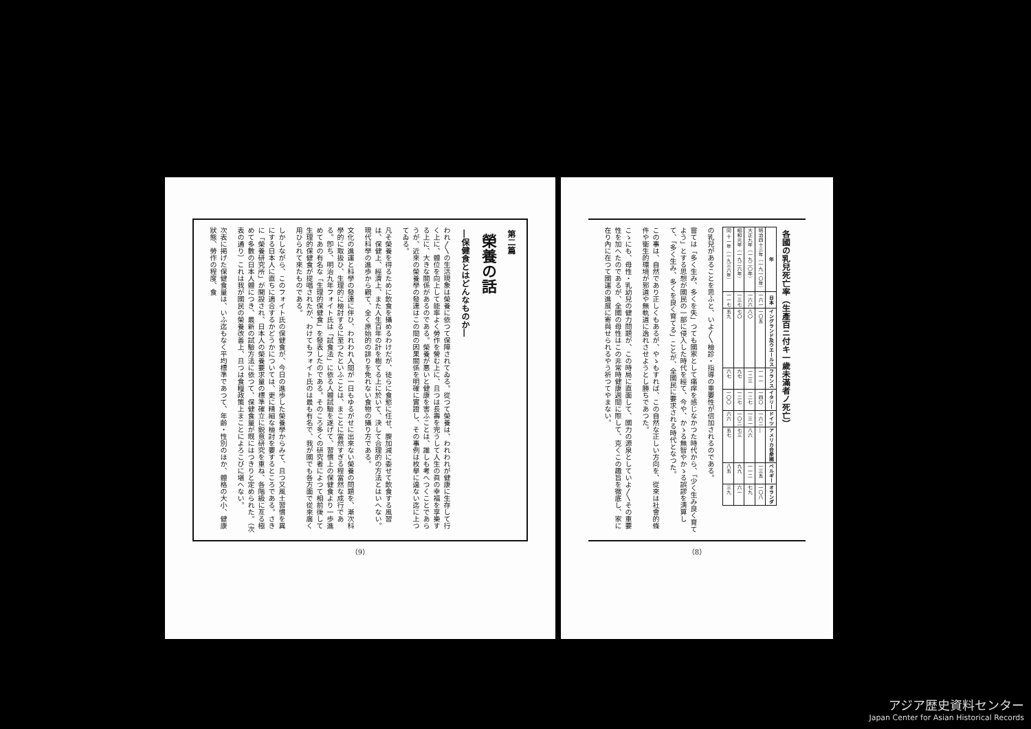第二篇
榮養の話
―保健食とはどんなものか―
われ〳〵の生活現象は榮養に依つて保障されてゐる。從つて榮養は、われわれが健康に生存して行く上に、體位を向上して能率よく勞作を營む上に、且つは長壽を完うして人生の眞の幸福を享樂する上に、大きな關係があるのである。榮養が悪いと健康を害ふことは、誰しも考へつくことであらうが、近來の榮養學の發達はこの間の因果關係を明確に實證し、その事例は枚擧に遑ない迄に上つてゐる。
凡そ榮養を得るために飲食を攝めるわけだが、徒らに食慾に任せ、腹加減に委せて飲食する風習は、保健上、經濟上、また人生百年の計を樹てる上に於いて、決して合理的の方法とはいへない。現代科學の進歩から觀て、全く原始的の誹りを免れない食物の攝り方である。
文化の進運と科學の發達に伴ひ、われわれ人間が一日もゆるがせに出來ない榮養の問題を、漸次科學的に取扱ひ、生理的に檢討するに至つたといふことは、まことに當然すぎる程當然な成行である。卽ち、明治九年フォイト氏は「試食法」に依る人體試驗を遂げて、習慣上の保健食より一歩進めてあの有名な「生理的保健食」を發表したのである。そのころ多くの研究者によつて相前後して生理的保健食が提唱されたが、わけてもフォイト氏のは最も有名で、我が國でも各方面で從來廣く用ひられて來たものである。
しかしながら、このフォイト氏の保健食が、今日の進歩した榮養學からみて、且つ又風土習慣を異にする日本人に直ちに適合するかどうかについては、更に精細な檢討を要するところである。さきに「榮養研究所」が開設され、日本人の榮養要求量の標準確立に鋭意研究を重ね、各階級に亙る極めて多數の日本人體につき、最新の試驗方法に依つて、保健食量が既にはつきりと定められた。（次表の通り）これは我が國民の榮養改善上、且つは食糧政策上まことによろこびに堪へない。
次表に掲げた保健食量は、いふ迄もなく平均標準であつて、年齢・性別のほか、體格の大小、健康狀態、勞作の程度、食
（9）
各國の乳兒死亡率（生產百ニ付キ一歲未滿者ノ死亡）
| 年 | 日本 | イングランド及ウエールス | フランス | イタリー | ドイツ | アメリカ合衆國 | ベルギー | オランダ |
| --- | --- | --- | --- | --- | --- | --- | --- | --- |
| 明治四十三年（一九一〇年） | 一六一 | 一〇五 | 一一一 | 一四〇 | 一六二 | ― | 一三五 | 一〇八 |
| 大正九年（一九二〇年） | 一六六 | 八〇 | 一二三 | 一二七 | 一三一 | 八六 | 一一二 | 七九 |
| 昭和元年（一九二六年） | 一三七 | 七〇 | 九七 | 一二七 | 一〇二 | 七三 | 九九 | 六一 |
| 同 十一年（一九三六年） | 一一七 | 五九 | 六七 | 一〇〇 | 六六 | 五七 | 八五 | 三九 |
の乳兒があることを思ふと、いよ〳〵檢診・指導の重要性が倍加されるのである。
嘗ては「多く生み、多くを失」つても國家として痛痒を感じなかつた時代から、「少く生み良く育てよう」とする思想が國民の一部に侵入した時代を經て、今や、かゝる無智やかゝる誤謬を淸算して、「多く生み、多くを良く育てる」ことが、全國民に要求される時代となつた。
この事は、自然であり正しくもあるが、やゝもすれば、この自然な正しい方向を、從來は社會的條件や衛生的環境が邪道や無軌道に逸れさせようとし勝ちであつた。
こゝにも、母性・乳幼兒の健力問題が、この時局に直面して、國力の源泉としていよ〳〵その重要性を加へたのであるが、全國の母性はこの非常時健康週間に際して、克くこの趣旨を徹底し、家に在り內に在つて國運の進展に寄與せられるやう祈つてやまない。
（8）
アジア歴史資料センター
Japan Center for Asian Historical Records